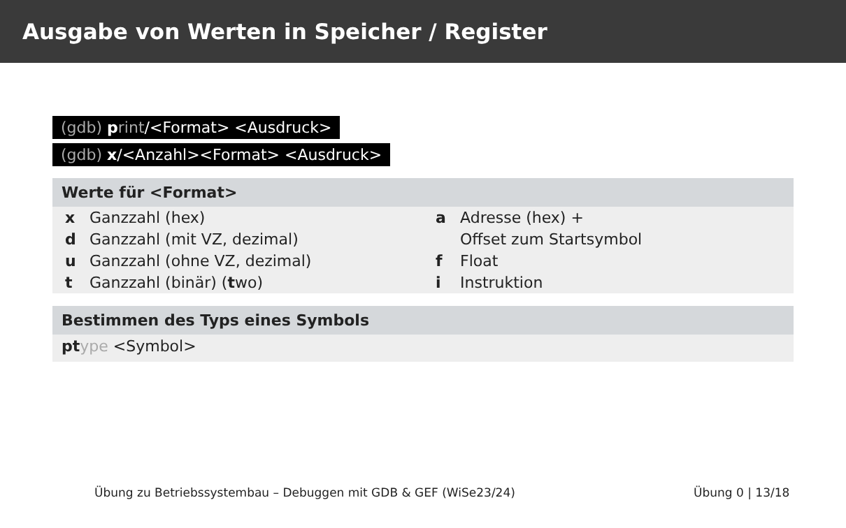Ausgabe von Werten in Speicher / Register
(gdb) print/<Format> <Ausdruck>
(gdb) x/<Anzahl><Format> <Ausdruck>
Werte für <Format>
| x | Ganzzahl (hex) | a | Adresse (hex) + |
| d | Ganzzahl (mit VZ, dezimal) | | Offset zum Startsymbol |
| u | Ganzzahl (ohne VZ, dezimal) | f | Float |
| t | Ganzzahl (binär) ( t wo) | i | Instruktion |
Bestimmen des Typs eines Symbols
pt ype <Symbol>
Übung zu Betriebssystembau – Debuggen mit GDB & GEF (WiSe23/24)
Übung 0 | 13/18